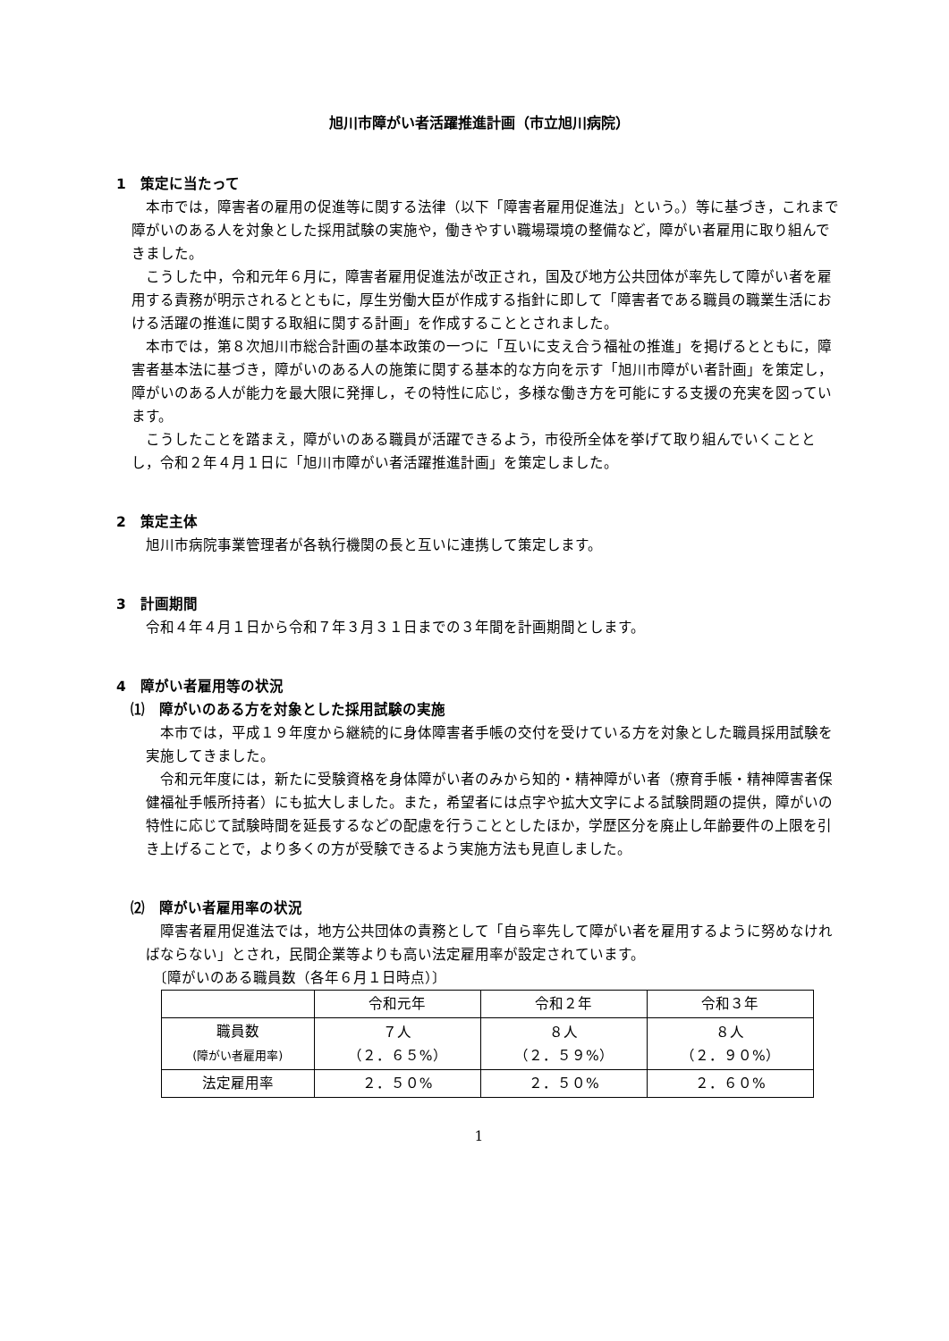旭川市障がい者活躍推進計画（市立旭川病院）
1　策定に当たって
　本市では，障害者の雇用の促進等に関する法律（以下「障害者雇用促進法」という。）等に基づき，これまで障がいのある人を対象とした採用試験の実施や，働きやすい職場環境の整備など，障がい者雇用に取り組んできました。
　こうした中，令和元年６月に，障害者雇用促進法が改正され，国及び地方公共団体が率先して障がい者を雇用する責務が明示されるとともに，厚生労働大臣が作成する指針に即して「障害者である職員の職業生活における活躍の推進に関する取組に関する計画」を作成することとされました。
　本市では，第８次旭川市総合計画の基本政策の一つに「互いに支え合う福祉の推進」を掲げるとともに，障害者基本法に基づき，障がいのある人の施策に関する基本的な方向を示す「旭川市障がい者計画」を策定し，障がいのある人が能力を最大限に発揮し，その特性に応じ，多様な働き方を可能にする支援の充実を図っています。
　こうしたことを踏まえ，障がいのある職員が活躍できるよう，市役所全体を挙げて取り組んでいくこととし，令和２年４月１日に「旭川市障がい者活躍推進計画」を策定しました。
2　策定主体
　旭川市病院事業管理者が各執行機関の長と互いに連携して策定します。
3　計画期間
　令和４年４月１日から令和７年３月３１日までの３年間を計画期間とします。
4　障がい者雇用等の状況
　⑴　障がいのある方を対象とした採用試験の実施
　本市では，平成１９年度から継続的に身体障害者手帳の交付を受けている方を対象とした職員採用試験を実施してきました。
　令和元年度には，新たに受験資格を身体障がい者のみから知的・精神障がい者（療育手帳・精神障害者保健福祉手帳所持者）にも拡大しました。また，希望者には点字や拡大文字による試験問題の提供，障がいの特性に応じて試験時間を延長するなどの配慮を行うこととしたほか，学歴区分を廃止し年齢要件の上限を引き上げることで，より多くの方が受験できるよう実施方法も見直しました。
　⑵　障がい者雇用率の状況
　障害者雇用促進法では，地方公共団体の責務として「自ら率先して障がい者を雇用するように努めなければならない」とされ，民間企業等よりも高い法定雇用率が設定されています。
　〔障がいのある職員数（各年６月１日時点）〕
| | 令和元年 | 令和２年 | 令和３年 |
| --- | --- | --- | --- |
| 職員数 (障がい者雇用率) | ７人 （２．６５%） | ８人 （２．５９%） | ８人 （２．９０%） |
| 法定雇用率 | ２．５０% | ２．５０% | ２．６０% |
1